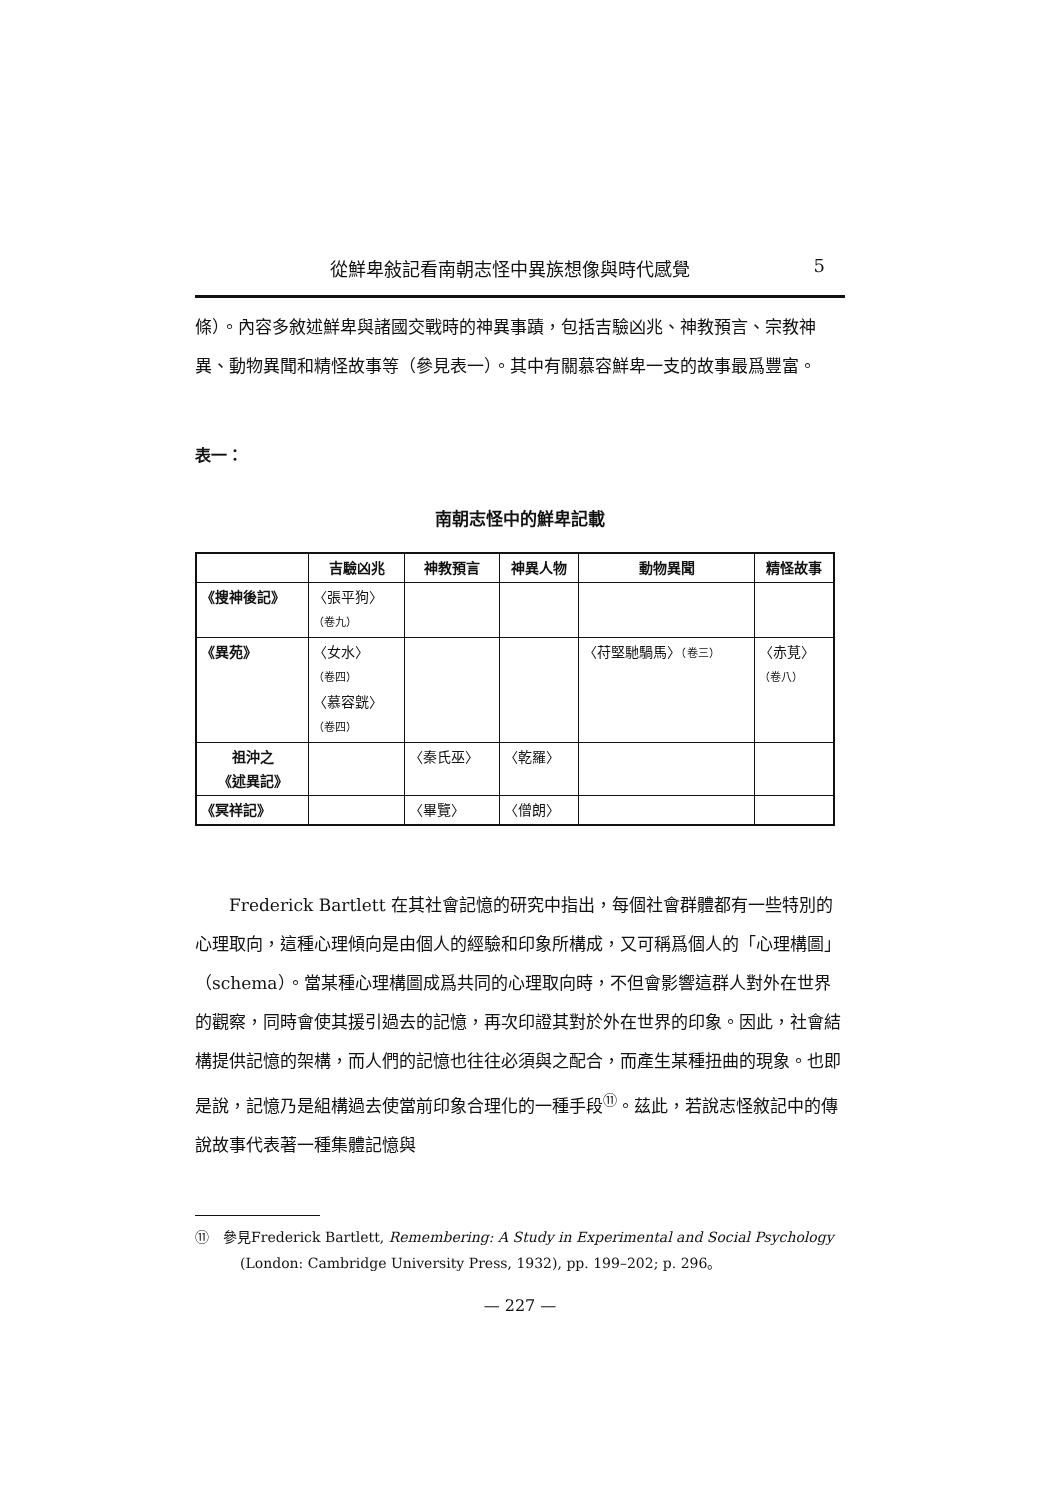從鮮卑敍記看南朝志怪中異族想像與時代感覺 5
條）。內容多敘述鮮卑與諸國交戰時的神異事蹟，包括吉驗凶兆、神教預言、宗教神異、動物異聞和精怪故事等（參見表一）。其中有關慕容鮮卑一支的故事最爲豐富。
表一：
南朝志怪中的鮮卑記載
| | 吉驗凶兆 | 神教預言 | 神異人物 | 動物異聞 | 精怪故事 |
| --- | --- | --- | --- | --- | --- |
| 《搜神後記》 | 〈張平狗〉 （卷九） | | | | |
| 《異苑》 | 〈女水〉 （卷四） 〈慕容皝〉 （卷四） | | | 〈苻堅馳騧馬〉 （卷三） | 〈赤莧〉 （卷八） |
| 祖沖之 《述異記》 | | 〈秦氏巫〉 | 〈乾羅〉 | | |
| 《冥祥記》 | | 〈畢覽〉 | 〈僧朗〉 | | |
　　Frederick Bartlett 在其社會記憶的研究中指出，每個社會群體都有一些特別的心理取向，這種心理傾向是由個人的經驗和印象所構成，又可稱爲個人的「心理構圖」（schema）。當某種心理構圖成爲共同的心理取向時，不但會影響這群人對外在世界的觀察，同時會使其援引過去的記憶，再次印證其對於外在世界的印象。因此，社會結構提供記憶的架構，而人們的記憶也往往必須與之配合，而產生某種扭曲的現象。也即是說，記憶乃是組構過去使當前印象合理化的一種手段<sup>⑪</sup>。茲此，若說志怪敘記中的傳說故事代表著一種集體記憶與
⑪　參見Frederick Bartlett, Remembering: A Study in Experimental and Social Psychology (London: Cambridge University Press, 1932), pp. 199–202; p. 296。
— 227 —